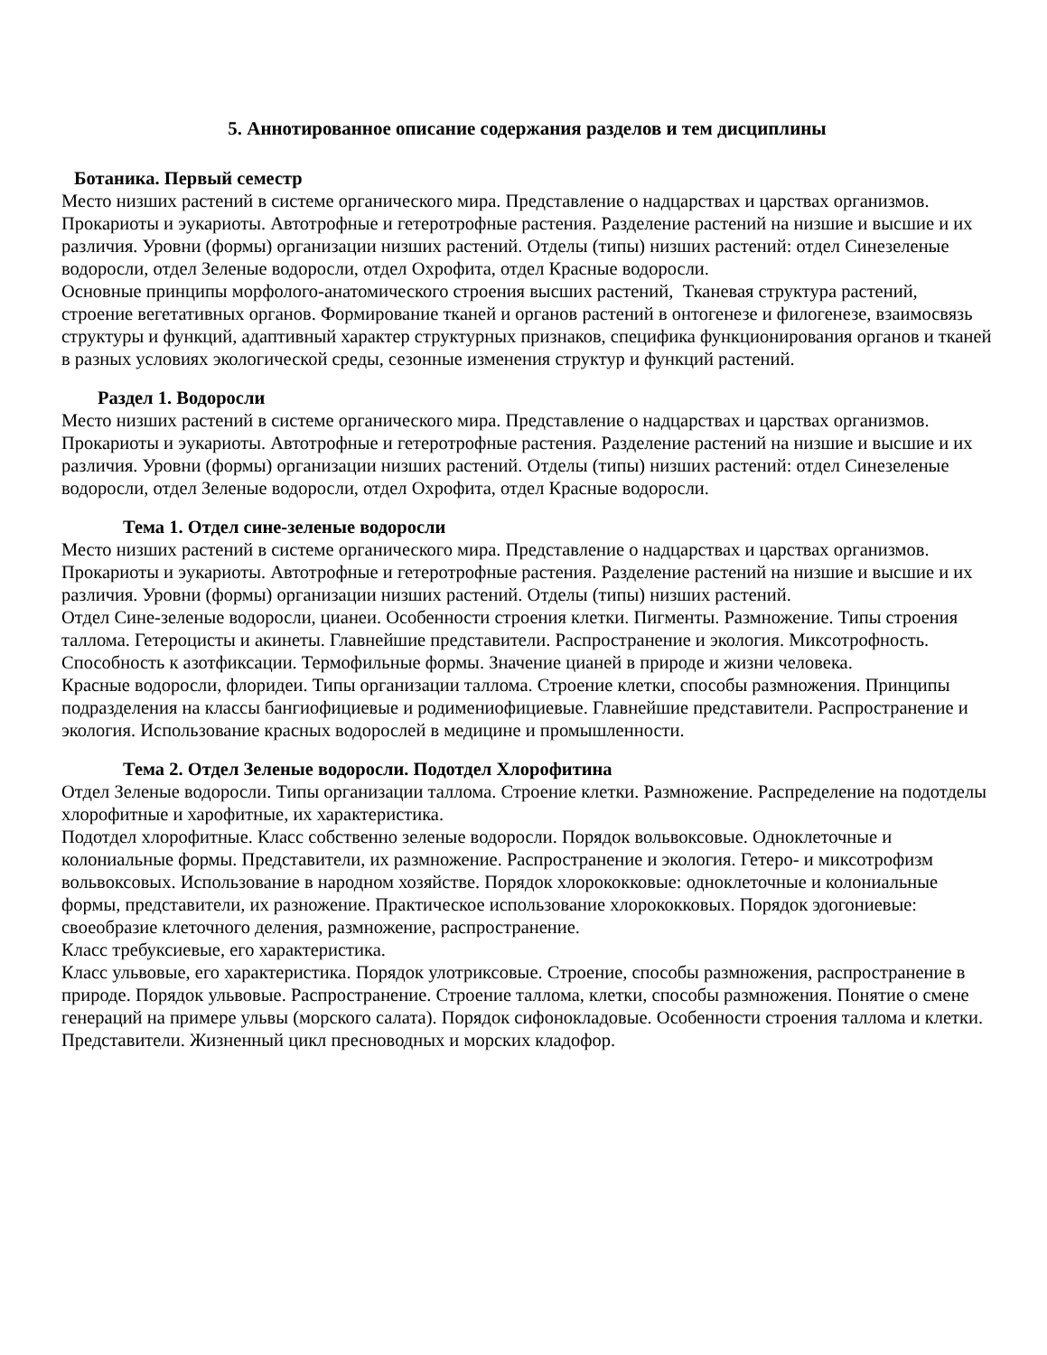5. Аннотированное описание содержания разделов и тем дисциплины
Ботаника. Первый семестр
Место низших растений в системе органического мира. Представление о надцарствах и царствах организмов. Прокариоты и эукариоты. Автотрофные и гетеротрофные растения. Разделение растений на низшие и высшие и их различия. Уровни (формы) организации низших растений. Отделы (типы) низших растений: отдел Синезеленые водоросли, отдел Зеленые водоросли, отдел Охрофита, отдел Красные водоросли.
Основные принципы морфолого-анатомического строения высших растений, Тканевая структура растений, строение вегетативных органов. Формирование тканей и органов растений в онтогенезе и филогенезе, взаимосвязь структуры и функций, адаптивный характер структурных признаков, специфика функционирования органов и тканей в разных условиях экологической среды, сезонные изменения структур и функций растений.
Раздел 1. Водоросли
Место низших растений в системе органического мира. Представление о надцарствах и царствах организмов. Прокариоты и эукариоты. Автотрофные и гетеротрофные растения. Разделение растений на низшие и высшие и их различия. Уровни (формы) организации низших растений. Отделы (типы) низших растений: отдел Синезеленые водоросли, отдел Зеленые водоросли, отдел Охрофита, отдел Красные водоросли.
Тема 1. Отдел сине-зеленые водоросли
Место низших растений в системе органического мира. Представление о надцарствах и царствах организмов. Прокариоты и эукариоты. Автотрофные и гетеротрофные растения. Разделение растений на низшие и высшие и их различия. Уровни (формы) организации низших растений. Отделы (типы) низших растений.
Отдел Сине-зеленые водоросли, цианеи. Особенности строения клетки. Пигменты. Размножение. Типы строения таллома. Гетероцисты и акинеты. Главнейшие представители. Распространение и экология. Миксотрофность. Способность к азотфиксации. Термофильные формы. Значение цианей в природе и жизни человека.
Красные водоросли, флоридеи. Типы организации таллома. Строение клетки, способы размножения. Принципы подразделения на классы бангиофициевые и родимениофициевые. Главнейшие представители. Распространение и экология. Использование красных водорослей в медицине и промышленности.
Тема 2. Отдел Зеленые водоросли. Подотдел Хлорофитина
Отдел Зеленые водоросли. Типы организации таллома. Строение клетки. Размножение. Распределение на подотделы хлорофитные и харофитные, их характеристика.
Подотдел хлорофитные. Класс собственно зеленые водоросли. Порядок вольвоксовые. Одноклеточные и колониальные формы. Представители, их размножение. Распространение и экология. Гетеро- и миксотрофизм вольвоксовых. Использование в народном хозяйстве. Порядок хлорококковые: одноклеточные и колониальные формы, представители, их разножение. Практическое использование хлорококковых. Порядок эдогониевые: своеобразие клеточного деления, размножение, распространение.
Класс требуксиевые, его характеристика.
Класс ульвовые, его характеристика. Порядок улотриксовые. Строение, способы размножения, распространение в природе. Порядок ульвовые. Распространение. Строение таллома, клетки, способы размножения. Понятие о смене генераций на примере ульвы (морского салата). Порядок сифонокладовые. Особенности строения таллома и клетки. Представители. Жизненный цикл пресноводных и морских кладофор.